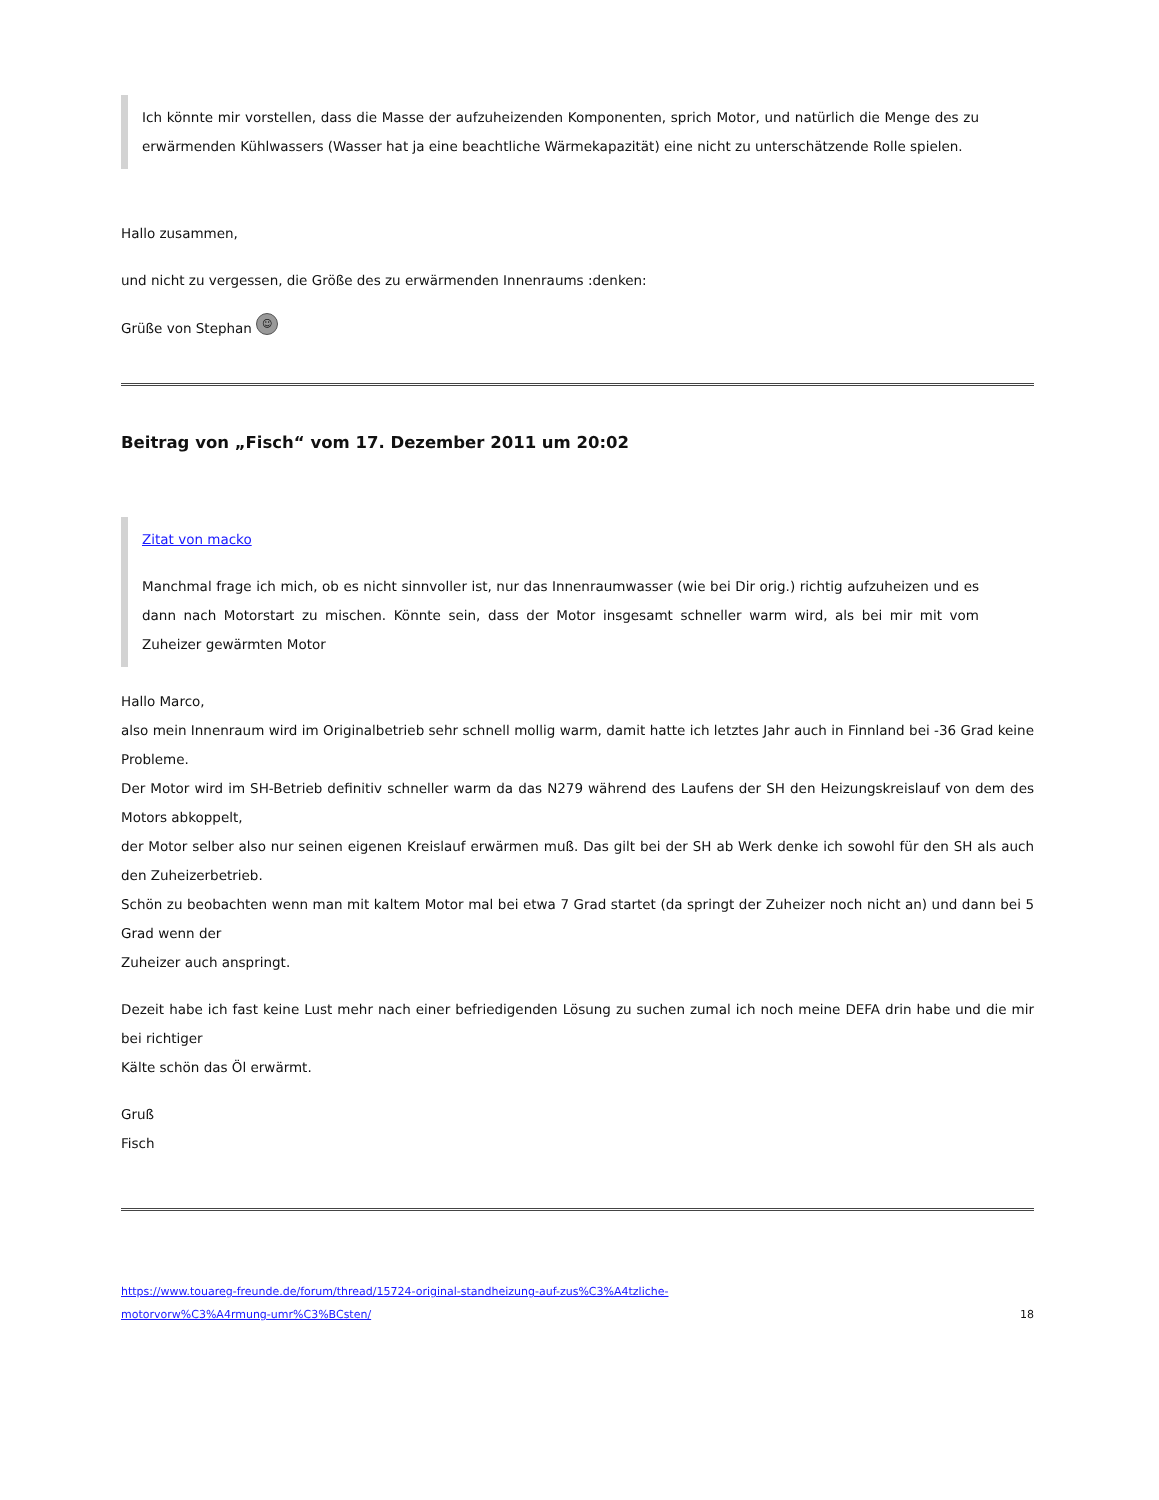Ich könnte mir vorstellen, dass die Masse der aufzuheizenden Komponenten, sprich Motor, und natürlich die Menge des zu erwärmenden Kühlwassers (Wasser hat ja eine beachtliche Wärmekapazität) eine nicht zu unterschätzende Rolle spielen.
Hallo zusammen,
und nicht zu vergessen, die Größe des zu erwärmenden Innenraums :denken:
Grüße von Stephan ☺
Beitrag von „Fisch“ vom 17. Dezember 2011 um 20:02
Zitat von macko
Manchmal frage ich mich, ob es nicht sinnvoller ist, nur das Innenraumwasser (wie bei Dir orig.) richtig aufzuheizen und es dann nach Motorstart zu mischen. Könnte sein, dass der Motor insgesamt schneller warm wird, als bei mir mit vom Zuheizer gewärmten Motor
Hallo Marco,
also mein Innenraum wird im Originalbetrieb sehr schnell mollig warm, damit hatte ich letztes Jahr auch in Finnland bei -36 Grad keine Probleme.
Der Motor wird im SH-Betrieb definitiv schneller warm da das N279 während des Laufens der SH den Heizungskreislauf von dem des Motors abkoppelt,
der Motor selber also nur seinen eigenen Kreislauf erwärmen muß. Das gilt bei der SH ab Werk denke ich sowohl für den SH als auch den Zuheizerbetrieb.
Schön zu beobachten wenn man mit kaltem Motor mal bei etwa 7 Grad startet (da springt der Zuheizer noch nicht an) und dann bei 5 Grad wenn der
Zuheizer auch anspringt.
Dezeit habe ich fast keine Lust mehr nach einer befriedigenden Lösung zu suchen zumal ich noch meine DEFA drin habe und die mir bei richtiger
Kälte schön das Öl erwärmt.
Gruß
Fisch
https://www.touareg-freunde.de/forum/thread/15724-original-standheizung-auf-zus%C3%A4tzliche-
motorvorw%C3%A4rmung-umr%C3%BCsten/ 18